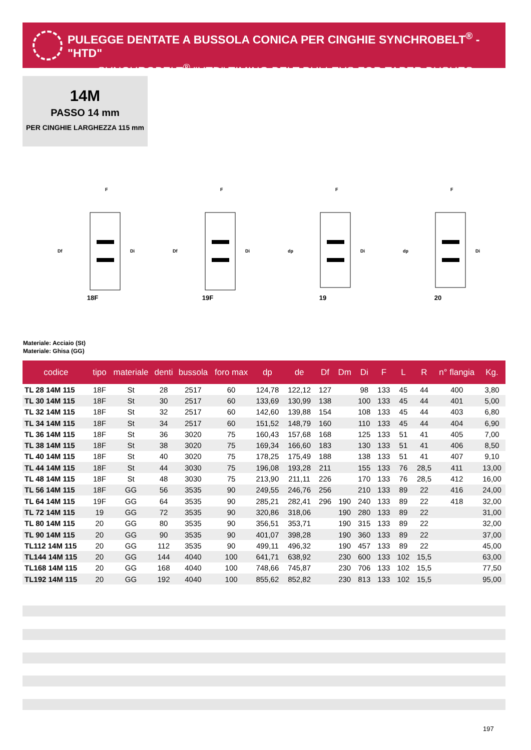PULEGGE DENTATE A BUSSOLA CONICA PER CINGHIE SYNCHROBELT<sup>®</sup> - "HTD"
SYNCHROBELT<sup>®</sup> "HTD" TIMING BELT PULLEYS FOR TAPER BUSHES
14M
PASSO 14 mm
PER CINGHIE LARGHEZZA 115 mm
F
Df
Di
18F
F
Df
Di
19F
F
dp
Di
19
F
dp
Di
20
Materiale: Acciaio (St)
Materiale: Ghisa (GG)
| codice | tipo | materiale | denti | bussola | foro max | dp | de | Df | Dm | Di | F | L | R | n° flangia | Kg. |
| --- | --- | --- | --- | --- | --- | --- | --- | --- | --- | --- | --- | --- | --- | --- | --- |
| TL 28 14M 115 | 18F | St | 28 | 2517 | 60 | 124,78 | 122,12 | 127 | | 98 | 133 | 45 | 44 | 400 | 3,80 |
| TL 30 14M 115 | 18F | St | 30 | 2517 | 60 | 133,69 | 130,99 | 138 | | 100 | 133 | 45 | 44 | 401 | 5,00 |
| TL 32 14M 115 | 18F | St | 32 | 2517 | 60 | 142,60 | 139,88 | 154 | | 108 | 133 | 45 | 44 | 403 | 6,80 |
| TL 34 14M 115 | 18F | St | 34 | 2517 | 60 | 151,52 | 148,79 | 160 | | 110 | 133 | 45 | 44 | 404 | 6,90 |
| TL 36 14M 115 | 18F | St | 36 | 3020 | 75 | 160,43 | 157,68 | 168 | | 125 | 133 | 51 | 41 | 405 | 7,00 |
| TL 38 14M 115 | 18F | St | 38 | 3020 | 75 | 169,34 | 166,60 | 183 | | 130 | 133 | 51 | 41 | 406 | 8,50 |
| TL 40 14M 115 | 18F | St | 40 | 3020 | 75 | 178,25 | 175,49 | 188 | | 138 | 133 | 51 | 41 | 407 | 9,10 |
| TL 44 14M 115 | 18F | St | 44 | 3030 | 75 | 196,08 | 193,28 | 211 | | 155 | 133 | 76 | 28,5 | 411 | 13,00 |
| TL 48 14M 115 | 18F | St | 48 | 3030 | 75 | 213,90 | 211,11 | 226 | | 170 | 133 | 76 | 28,5 | 412 | 16,00 |
| TL 56 14M 115 | 18F | GG | 56 | 3535 | 90 | 249,55 | 246,76 | 256 | | 210 | 133 | 89 | 22 | 416 | 24,00 |
| TL 64 14M 115 | 19F | GG | 64 | 3535 | 90 | 285,21 | 282,41 | 296 | 190 | 240 | 133 | 89 | 22 | 418 | 32,00 |
| TL 72 14M 115 | 19 | GG | 72 | 3535 | 90 | 320,86 | 318,06 | | 190 | 280 | 133 | 89 | 22 | | 31,00 |
| TL 80 14M 115 | 20 | GG | 80 | 3535 | 90 | 356,51 | 353,71 | | 190 | 315 | 133 | 89 | 22 | | 32,00 |
| TL 90 14M 115 | 20 | GG | 90 | 3535 | 90 | 401,07 | 398,28 | | 190 | 360 | 133 | 89 | 22 | | 37,00 |
| TL112 14M 115 | 20 | GG | 112 | 3535 | 90 | 499,11 | 496,32 | | 190 | 457 | 133 | 89 | 22 | | 45,00 |
| TL144 14M 115 | 20 | GG | 144 | 4040 | 100 | 641,71 | 638,92 | | 230 | 600 | 133 | 102 | 15,5 | | 63,00 |
| TL168 14M 115 | 20 | GG | 168 | 4040 | 100 | 748,66 | 745,87 | | 230 | 706 | 133 | 102 | 15,5 | | 77,50 |
| TL192 14M 115 | 20 | GG | 192 | 4040 | 100 | 855,62 | 852,82 | | 230 | 813 | 133 | 102 | 15,5 | | 95,00 |
197